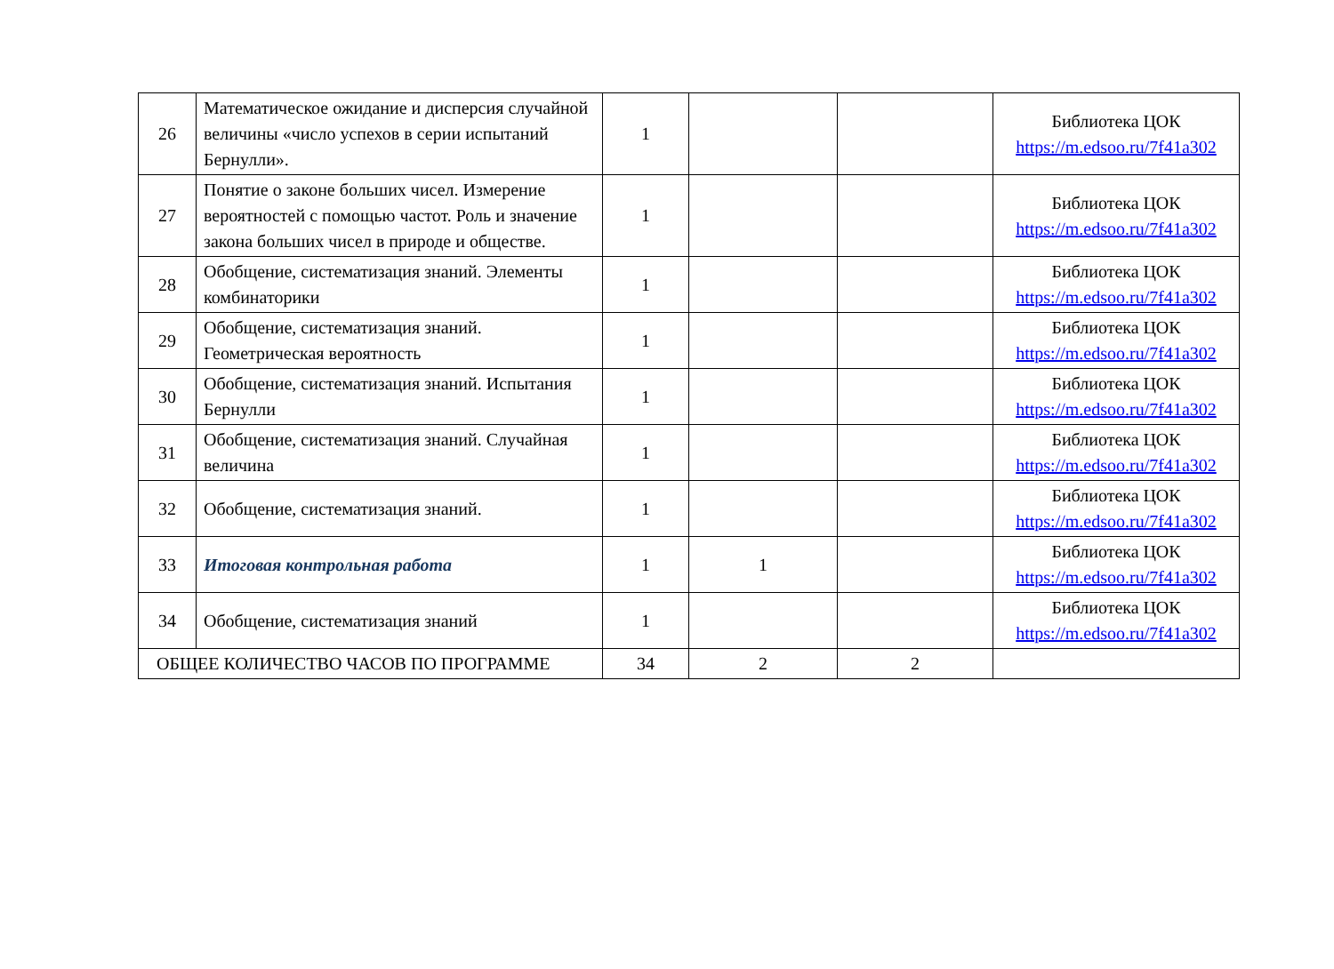| 26 | Математическое ожидание и дисперсия случайной величины «число успехов в серии испытаний Бернулли». | 1 | | | Библиотека ЦОК https://m.edsoo.ru/7f41a302 |
| 27 | Понятие о законе больших чисел. Измерение вероятностей с помощью частот. Роль и значение закона больших чисел в природе и обществе. | 1 | | | Библиотека ЦОК https://m.edsoo.ru/7f41a302 |
| 28 | Обобщение, систематизация знаний. Элементы комбинаторики | 1 | | | Библиотека ЦОК https://m.edsoo.ru/7f41a302 |
| 29 | Обобщение, систематизация знаний. Геометрическая вероятность | 1 | | | Библиотека ЦОК https://m.edsoo.ru/7f41a302 |
| 30 | Обобщение, систематизация знаний. Испытания Бернулли | 1 | | | Библиотека ЦОК https://m.edsoo.ru/7f41a302 |
| 31 | Обобщение, систематизация знаний. Случайная величина | 1 | | | Библиотека ЦОК https://m.edsoo.ru/7f41a302 |
| 32 | Обобщение, систематизация знаний. | 1 | | | Библиотека ЦОК https://m.edsoo.ru/7f41a302 |
| 33 | Итоговая контрольная работа | 1 | 1 | | Библиотека ЦОК https://m.edsoo.ru/7f41a302 |
| 34 | Обобщение, систематизация знаний | 1 | | | Библиотека ЦОК https://m.edsoo.ru/7f41a302 |
| ОБЩЕЕ КОЛИЧЕСТВО ЧАСОВ ПО ПРОГРАММЕ | | 34 | 2 | 2 | |